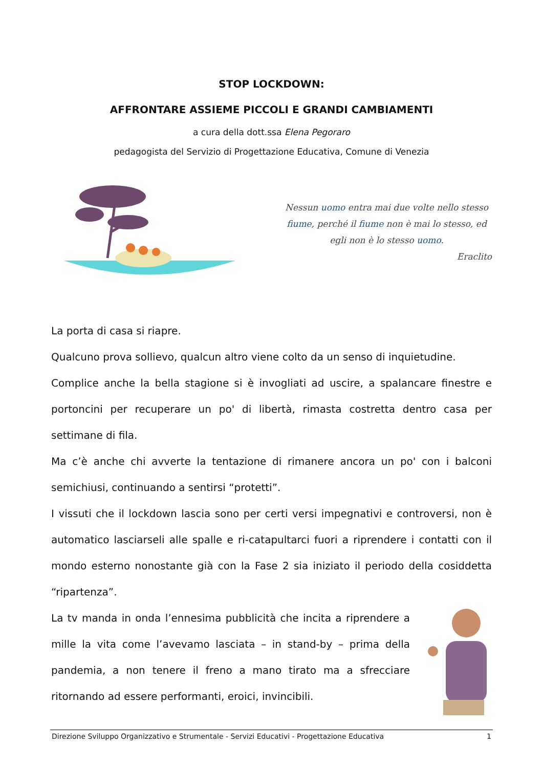STOP LOCKDOWN:
AFFRONTARE ASSIEME PICCOLI E GRANDI CAMBIAMENTI
a cura della dott.ssa Elena Pegoraro
pedagogista del Servizio di Progettazione Educativa, Comune di Venezia
Nessun uomo entra mai due volte nello stesso fiume, perché il fiume non è mai lo stesso, ed egli non è lo stesso uomo.
Eraclito
La porta di casa si riapre.
Qualcuno prova sollievo, qualcun altro viene colto da un senso di inquietudine.
Complice anche la bella stagione si è invogliati ad uscire, a spalancare finestre e portoncini per recuperare un po' di libertà, rimasta costretta dentro casa per settimane di fila.
Ma c’è anche chi avverte la tentazione di rimanere ancora un po' con i balconi semichiusi, continuando a sentirsi “protetti”.
I vissuti che il lockdown lascia sono per certi versi impegnativi e controversi, non è automatico lasciarseli alle spalle e ri-catapultarci fuori a riprendere i contatti con il mondo esterno nonostante già con la Fase 2 sia iniziato il periodo della cosiddetta “ripartenza”.
La tv manda in onda l’ennesima pubblicità che incita a riprendere a mille la vita come l’avevamo lasciata – in stand-by – prima della pandemia, a non tenere il freno a mano tirato ma a sfrecciare ritornando ad essere performanti, eroici, invincibili.
Direzione Sviluppo Organizzativo e Strumentale - Servizi Educativi - Progettazione Educativa 1